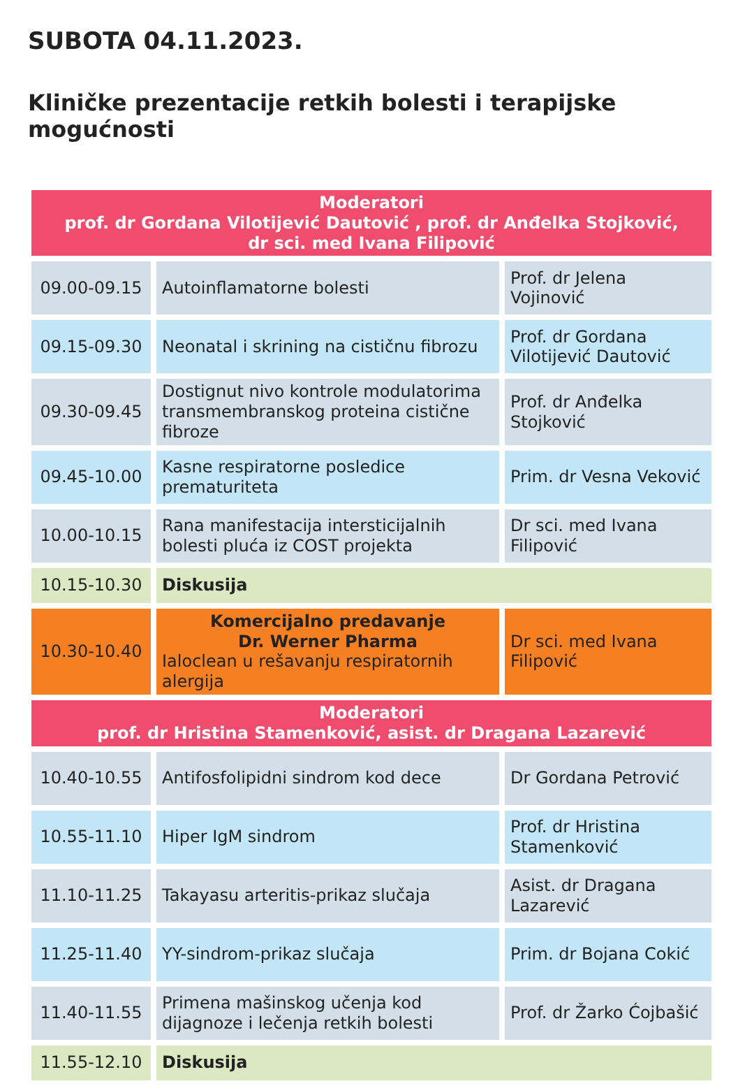SUBOTA 04.11.2023.
Kliničke prezentacije retkih bolesti i terapijske mogućnosti
| Moderatori prof. dr Gordana Vilotijević Dautović , prof. dr Anđelka Stojković, dr sci. med Ivana Filipović | | |
| 09.00-09.15 | Autoinflamatorne bolesti | Prof. dr Jelena Vojinović |
| 09.15-09.30 | Neonatal i skrining na cističnu fibrozu | Prof. dr Gordana Vilotijević Dautović |
| 09.30-09.45 | Dostignut nivo kontrole modulatorima transmembranskog proteina cistične fibroze | Prof. dr Anđelka Stojković |
| 09.45-10.00 | Kasne respiratorne posledice prematuriteta | Prim. dr Vesna Veković |
| 10.00-10.15 | Rana manifestacija intersticijalnih bolesti pluća iz COST projekta | Dr sci. med Ivana Filipović |
| 10.15-10.30 | Diskusija | |
| 10.30-10.40 | Komercijalno predavanje Dr. Werner Pharma Ialoclean u rešavanju respiratornih alergija | Dr sci. med Ivana Filipović |
| Moderatori prof. dr Hristina Stamenković, asist. dr Dragana Lazarević | | |
| 10.40-10.55 | Antifosfolipidni sindrom kod dece | Dr Gordana Petrović |
| 10.55-11.10 | Hiper IgM sindrom | Prof. dr Hristina Stamenković |
| 11.10-11.25 | Takayasu arteritis-prikaz slučaja | Asist. dr Dragana Lazarević |
| 11.25-11.40 | YY-sindrom-prikaz slučaja | Prim. dr Bojana Cokić |
| 11.40-11.55 | Primena mašinskog učenja kod dijagnoze i lečenja retkih bolesti | Prof. dr Žarko Ćojbašić |
| 11.55-12.10 | Diskusija | |